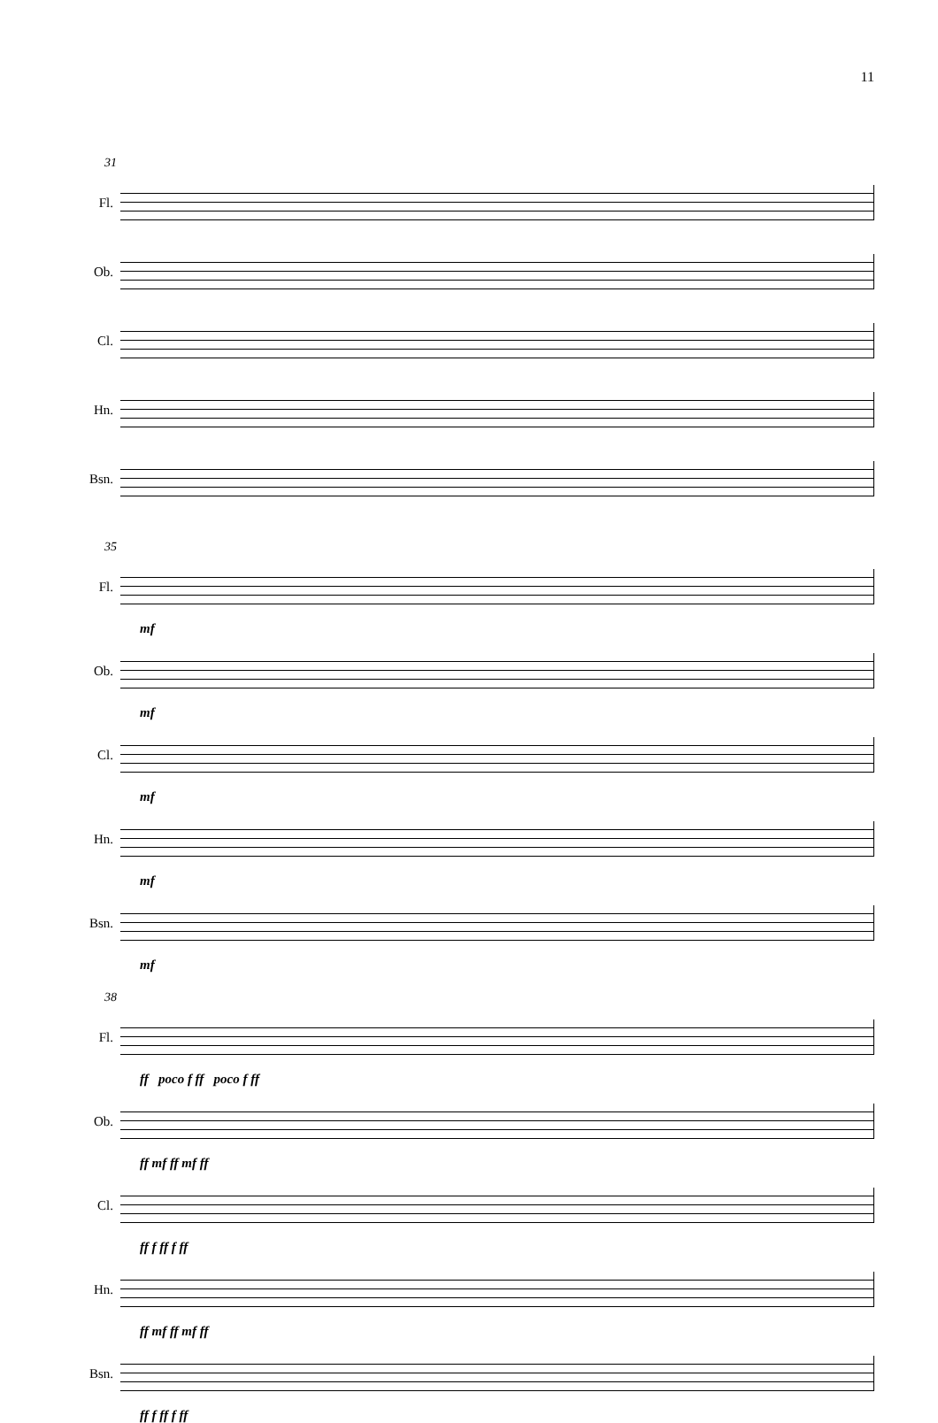11
31
Fl.
Ob.
Cl.
Hn.
Bsn.
35
Fl.
mf
Ob.
mf
Cl.
mf
Hn.
mf
Bsn.
mf
38
Fl.
ff poco f ff poco f ff
Ob.
ff mf ff mf ff
Cl.
ff f ff f ff
Hn.
ff mf ff mf ff
Bsn.
ff f ff f ff